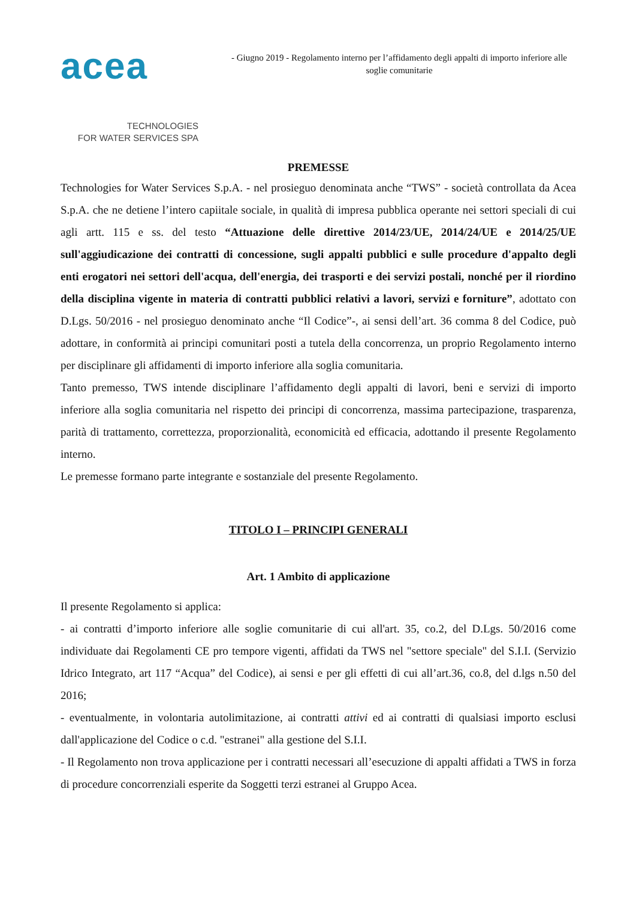acea
TECHNOLOGIES
FOR WATER SERVICES SPA
- Giugno 2019 - Regolamento interno per l’affidamento degli appalti di importo inferiore alle soglie comunitarie
PREMESSE
Technologies for Water Services S.p.A. - nel prosieguo denominata anche “TWS” - società controllata da Acea S.p.A. che ne detiene l’intero capiitale sociale, in qualità di impresa pubblica operante nei settori speciali di cui agli artt. 115 e ss. del testo “Attuazione delle direttive 2014/23/UE, 2014/24/UE e 2014/25/UE sull'aggiudicazione dei contratti di concessione, sugli appalti pubblici e sulle procedure d'appalto degli enti erogatori nei settori dell'acqua, dell'energia, dei trasporti e dei servizi postali, nonché per il riordino della disciplina vigente in materia di contratti pubblici relativi a lavori, servizi e forniture”, adottato con D.Lgs. 50/2016 - nel prosieguo denominato anche “Il Codice”-, ai sensi dell’art. 36 comma 8 del Codice, può adottare, in conformità ai principi comunitari posti a tutela della concorrenza, un proprio Regolamento interno per disciplinare gli affidamenti di importo inferiore alla soglia comunitaria.
Tanto premesso, TWS intende disciplinare l’affidamento degli appalti di lavori, beni e servizi di importo inferiore alla soglia comunitaria nel rispetto dei principi di concorrenza, massima partecipazione, trasparenza, parità di trattamento, correttezza, proporzionalità, economicità ed efficacia, adottando il presente Regolamento interno.
Le premesse formano parte integrante e sostanziale del presente Regolamento.
TITOLO I – PRINCIPI GENERALI
Art. 1 Ambito di applicazione
Il presente Regolamento si applica:
- ai contratti d’importo inferiore alle soglie comunitarie di cui all'art. 35, co.2, del D.Lgs. 50/2016 come individuate dai Regolamenti CE pro tempore vigenti, affidati da TWS nel "settore speciale" del S.I.I. (Servizio Idrico Integrato, art 117 “Acqua” del Codice), ai sensi e per gli effetti di cui all’art.36, co.8, del d.lgs n.50 del 2016;
- eventualmente, in volontaria autolimitazione, ai contratti attivi ed ai contratti di qualsiasi importo esclusi dall'applicazione del Codice o c.d. "estranei" alla gestione del S.I.I.
- Il Regolamento non trova applicazione per i contratti necessari all’esecuzione di appalti affidati a TWS in forza di procedure concorrenziali esperite da Soggetti terzi estranei al Gruppo Acea.